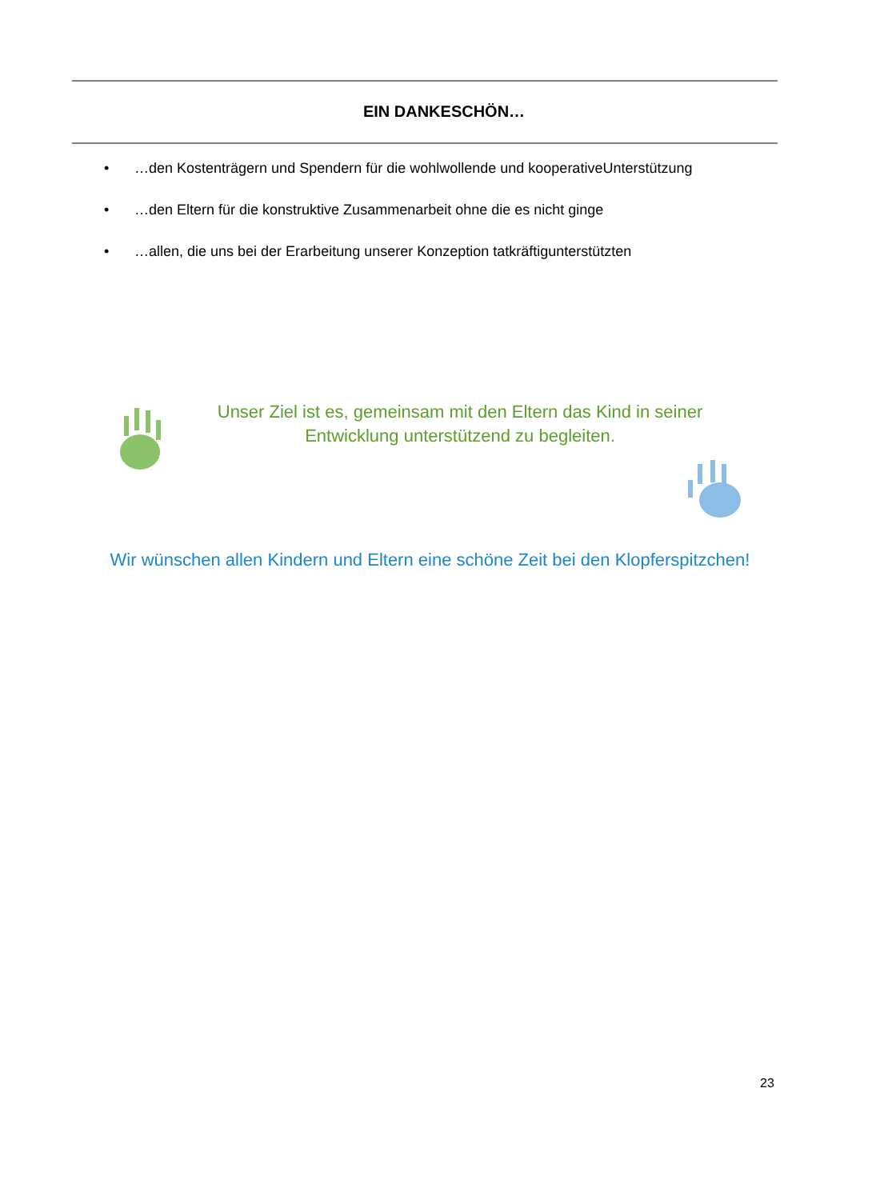EIN DANKESCHÖN…
• …den Kostenträgern und Spendern für die wohlwollende und kooperativeUnterstützung
• …den Eltern für die konstruktive Zusammenarbeit ohne die es nicht ginge
• …allen, die uns bei der Erarbeitung unserer Konzeption tatkräftigunterstützten
Unser Ziel ist es, gemeinsam mit den Eltern das Kind in seiner Entwicklung unterstützend zu begleiten.
Wir wünschen allen Kindern und Eltern eine schöne Zeit bei den Klopferspitzchen!
23